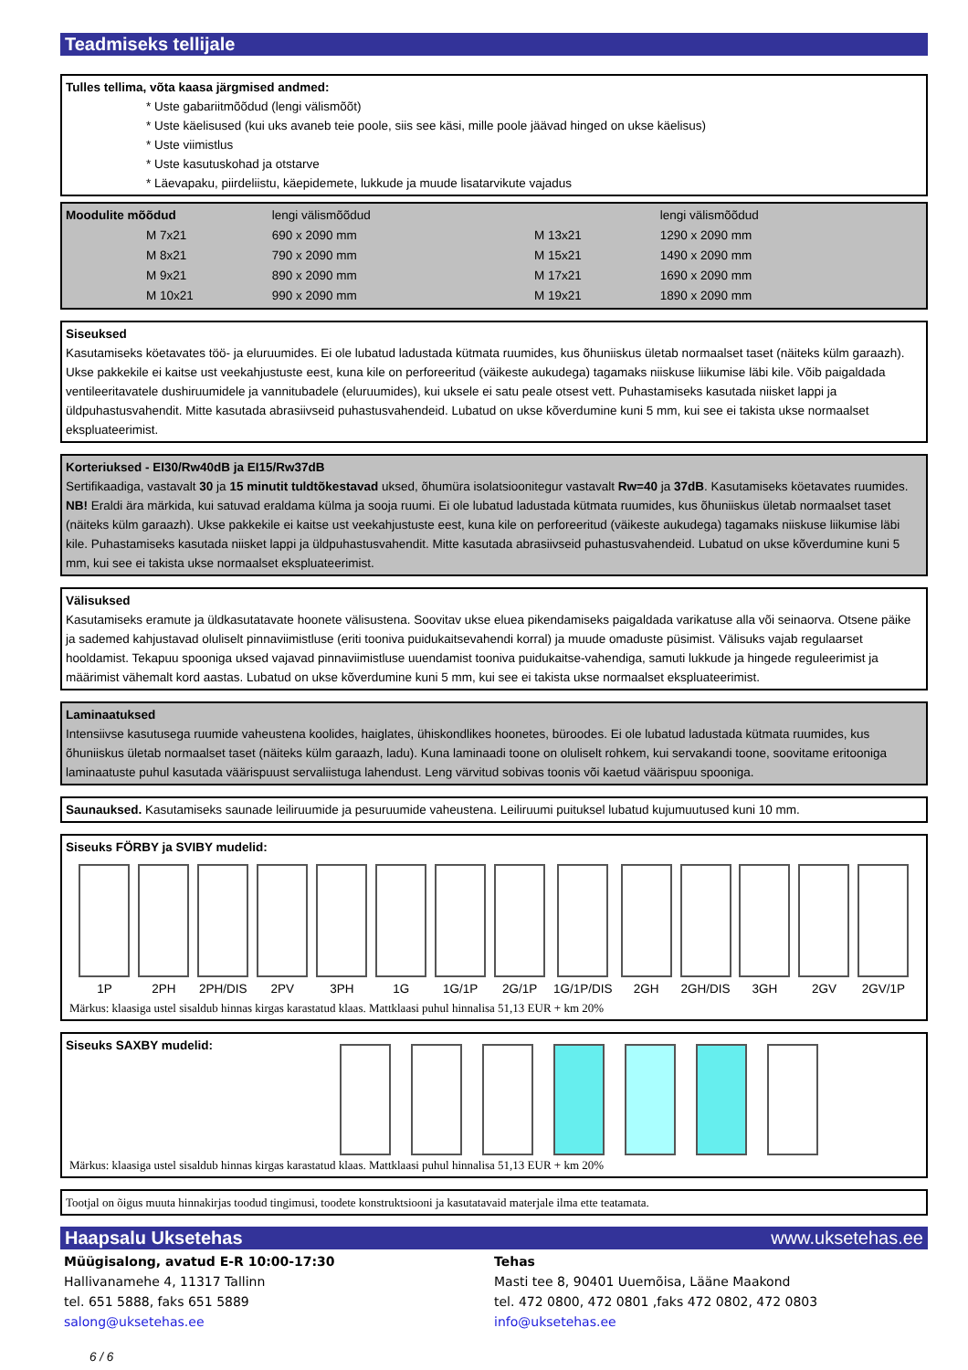Teadmiseks tellijale
Tulles tellima, võta kaasa järgmised andmed:
* Uste gabariitmõõdud (lengi välismõõt)
* Uste käelisused (kui uks avaneb teie poole, siis see käsi, mille poole jäävad hinged on ukse käelisus)
* Uste viimistlus
* Uste kasutuskohad ja otstarve
* Läevapaku, piirdeliistu, käepidemete, lukkude ja muude lisatarvikute vajadus
| Moodulite mõõdud | | lengi välismõõdud | | lengi välismõõdud |
| | M 7x21 | 690 x 2090 mm | M 13x21 | 1290 x 2090 mm |
| | M 8x21 | 790 x 2090 mm | M 15x21 | 1490 x 2090 mm |
| | M 9x21 | 890 x 2090 mm | M 17x21 | 1690 x 2090 mm |
| | M 10x21 | 990 x 2090 mm | M 19x21 | 1890 x 2090 mm |
Siseuksed
Kasutamiseks köetavates töö- ja eluruumides. Ei ole lubatud ladustada kütmata ruumides, kus õhuniiskus ületab normaalset taset (näiteks külm garaazh). Ukse pakkekile ei kaitse ust veekahjustuste eest, kuna kile on perforeeritud (väikeste aukudega) tagamaks niiskuse liikumise läbi kile. Võib paigaldada ventileeritavatele dushiruumidele ja vannitubadele (eluruumides), kui uksele ei satu peale otsest vett. Puhastamiseks kasutada niisket lappi ja üldpuhastusvahendit. Mitte kasutada abrasiivseid puhastusvahendeid. Lubatud on ukse kõverdumine kuni 5 mm, kui see ei takista ukse normaalset ekspluateerimist.
Korteriuksed - EI30/Rw40dB ja EI15/Rw37dB
Sertifikaadiga, vastavalt 30 ja 15 minutit tuldtõkestavad uksed, õhumüra isolatsioonitegur vastavalt Rw=40 ja 37dB. Kasutamiseks köetavates ruumides. NB! Eraldi ära märkida, kui satuvad eraldama külma ja sooja ruumi. Ei ole lubatud ladustada kütmata ruumides, kus õhuniiskus ületab normaalset taset (näiteks külm garaazh). Ukse pakkekile ei kaitse ust veekahjustuste eest, kuna kile on perforeeritud (väikeste aukudega) tagamaks niiskuse liikumise läbi kile. Puhastamiseks kasutada niisket lappi ja üldpuhastusvahendit. Mitte kasutada abrasiivseid puhastusvahendeid. Lubatud on ukse kõverdumine kuni 5 mm, kui see ei takista ukse normaalset ekspluateerimist.
Välisuksed
Kasutamiseks eramute ja üldkasutatavate hoonete välisustena. Soovitav ukse eluea pikendamiseks paigaldada varikatuse alla või seinaorva. Otsene päike ja sademed kahjustavad oluliselt pinnaviimistluse (eriti tooniva puidukaitsevahendi korral) ja muude omaduste püsimist. Välisuks vajab regulaarset hooldamist. Tekapuu spooniga uksed vajavad pinnaviimistluse uuendamist tooniva puidukaitse-vahendiga, samuti lukkude ja hingede reguleerimist ja määrimist vähemalt kord aastas. Lubatud on ukse kõverdumine kuni 5 mm, kui see ei takista ukse normaalset ekspluateerimist.
Laminaatuksed
Intensiivse kasutusega ruumide vaheustena koolides, haiglates, ühiskondlikes hoonetes, büroodes. Ei ole lubatud ladustada kütmata ruumides, kus õhuniiskus ületab normaalset taset (näiteks külm garaazh, ladu). Kuna laminaadi toone on oluliselt rohkem, kui servakandi toone, soovitame eritooniga laminaatuste puhul kasutada väärispuust servaliistuga lahendust. Leng värvitud sobivas toonis või kaetud väärispuu spooniga.
Saunauksed. Kasutamiseks saunade leiliruumide ja pesuruumide vaheustena. Leiliruumi puituksel lubatud kujumuutused kuni 10 mm.
Siseuks FÖRBY ja SVIBY mudelid:
1P 2PH 2PH/DIS 2PV 3PH 1G 1G/1P 2G/1P 1G/1P/DIS 2GH 2GH/DIS 3GH 2GV 2GV/1P
Märkus: klaasiga ustel sisaldub hinnas kirgas karastatud klaas. Mattklaasi puhul hinnalisa 51,13 EUR + km 20%
Siseuks SAXBY mudelid:
Märkus: klaasiga ustel sisaldub hinnas kirgas karastatud klaas. Mattklaasi puhul hinnalisa 51,13 EUR + km 20%
Tootjal on õigus muuta hinnakirjas toodud tingimusi, toodete konstruktsiooni ja kasutatavaid materjale ilma ette teatamata.
Haapsalu Uksetehas www.uksetehas.ee
Müügisalong, avatud E-R 10:00-17:30
Hallivanamehe 4, 11317 Tallinn
tel. 651 5888, faks 651 5889
salong@uksetehas.ee
Tehas
Masti tee 8, 90401 Uuemõisa, Lääne Maakond
tel. 472 0800, 472 0801 ,faks 472 0802, 472 0803
info@uksetehas.ee
6 / 6